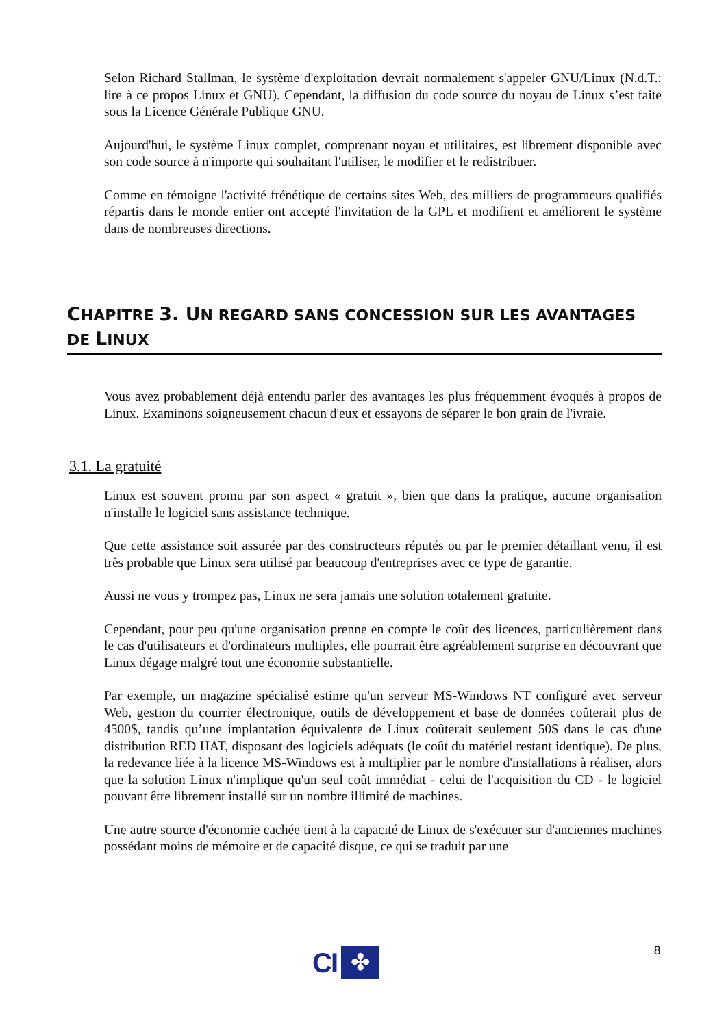Selon Richard Stallman, le système d'exploitation devrait normalement s'appeler GNU/Linux (N.d.T.: lire à ce propos Linux et GNU). Cependant, la diffusion du code source du noyau de Linux s’est faite sous la Licence Générale Publique GNU.
Aujourd'hui, le système Linux complet, comprenant noyau et utilitaires, est librement disponible avec son code source à n'importe qui souhaitant l'utiliser, le modifier et le redistribuer.
Comme en témoigne l'activité frénétique de certains sites Web, des milliers de programmeurs qualifiés répartis dans le monde entier ont accepté l'invitation de la GPL et modifient et améliorent le système dans de nombreuses directions.
CHAPITRE 3. UN REGARD SANS CONCESSION SUR LES AVANTAGES DE LINUX
Vous avez probablement déjà entendu parler des avantages les plus fréquemment évoqués à propos de Linux. Examinons soigneusement chacun d'eux et essayons de séparer le bon grain de l'ivraie.
3.1. La gratuité
Linux est souvent promu par son aspect « gratuit », bien que dans la pratique, aucune organisation n'installe le logiciel sans assistance technique.
Que cette assistance soit assurée par des constructeurs réputés ou par le premier détaillant venu, il est très probable que Linux sera utilisé par beaucoup d'entreprises avec ce type de garantie.
Aussi ne vous y trompez pas, Linux ne sera jamais une solution totalement gratuite.
Cependant, pour peu qu'une organisation prenne en compte le coût des licences, particulièrement dans le cas d'utilisateurs et d'ordinateurs multiples, elle pourrait être agréablement surprise en découvrant que Linux dégage malgré tout une économie substantielle.
Par exemple, un magazine spécialisé estime qu'un serveur MS-Windows NT configuré avec serveur Web, gestion du courrier électronique, outils de développement et base de données coûterait plus de 4500$, tandis qu’une implantation équivalente de Linux coûterait seulement 50$ dans le cas d'une distribution RED HAT, disposant des logiciels adéquats (le coût du matériel restant identique). De plus, la redevance liée à la licence MS-Windows est à multiplier par le nombre d'installations à réaliser, alors que la solution Linux n'implique qu'un seul coût immédiat - celui de l'acquisition du CD - le logiciel pouvant être librement installé sur un nombre illimité de machines.
Une autre source d'économie cachée tient à la capacité de Linux de s'exécuter sur d'anciennes machines possédant moins de mémoire et de capacité disque, ce qui se traduit par une
8
CI
✤